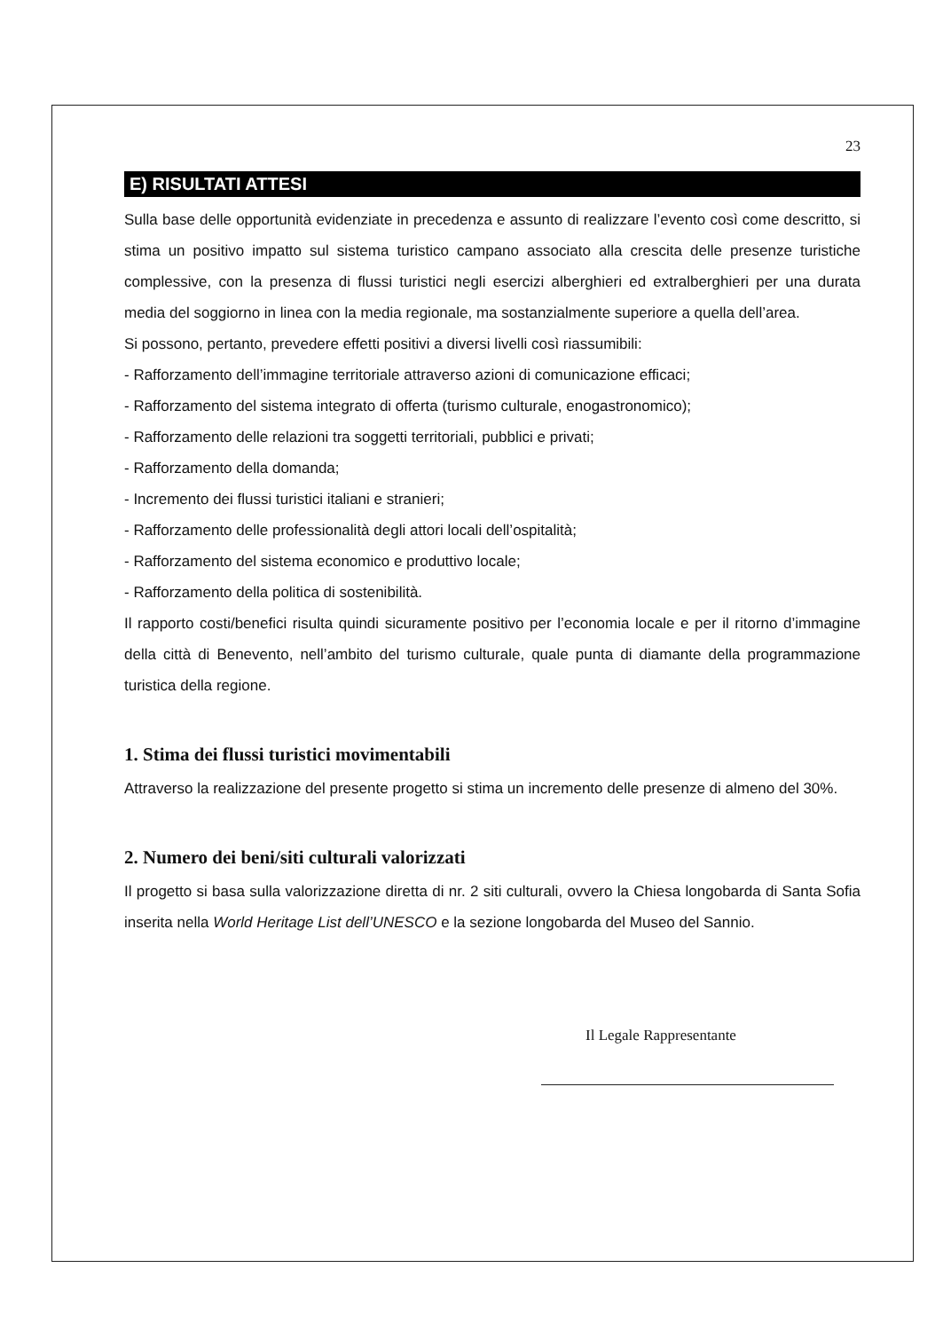23
E) RISULTATI ATTESI
Sulla base delle opportunità evidenziate in precedenza e assunto di realizzare l’evento così come descritto, si stima un positivo impatto sul sistema turistico campano associato alla crescita delle presenze turistiche complessive, con la presenza di flussi turistici negli esercizi alberghieri ed extralberghieri per una durata media del soggiorno in linea con la media regionale, ma sostanzialmente superiore a quella dell’area.
Si possono, pertanto, prevedere effetti positivi a diversi livelli così riassumibili:
- Rafforzamento dell’immagine territoriale attraverso azioni di comunicazione efficaci;
- Rafforzamento del sistema integrato di offerta (turismo culturale, enogastronomico);
- Rafforzamento delle relazioni tra soggetti territoriali, pubblici e privati;
- Rafforzamento della domanda;
- Incremento dei flussi turistici italiani e stranieri;
- Rafforzamento delle professionalità degli attori locali dell’ospitalità;
- Rafforzamento del sistema economico e produttivo locale;
- Rafforzamento della politica di sostenibilità.
Il rapporto costi/benefici risulta quindi sicuramente positivo per l’economia locale e per il ritorno d’immagine della città di Benevento, nell’ambito del turismo culturale, quale punta di diamante della programmazione turistica della regione.
1. Stima dei flussi turistici movimentabili
Attraverso la realizzazione del presente progetto si stima un incremento delle presenze di almeno del 30%.
2. Numero dei beni/siti culturali valorizzati
Il progetto si basa sulla valorizzazione diretta di nr. 2 siti culturali, ovvero la Chiesa longobarda di Santa Sofia inserita nella World Heritage List dell’UNESCO e la sezione longobarda del Museo del Sannio.
Il Legale Rappresentante